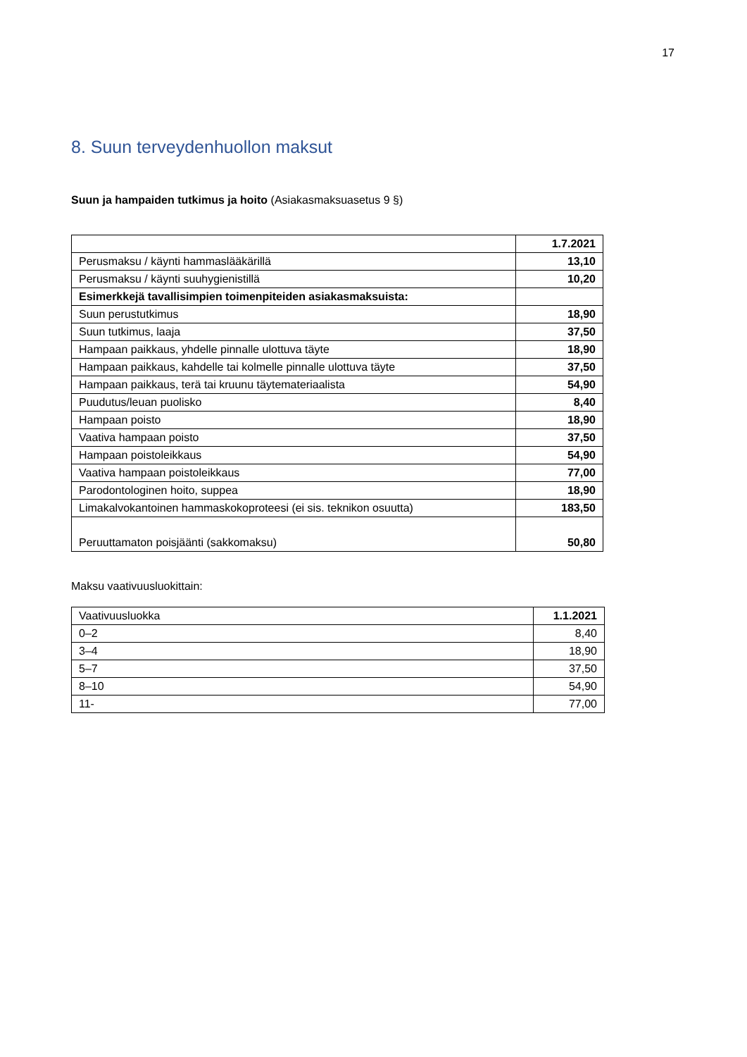17
8. Suun terveydenhuollon maksut
Suun ja hampaiden tutkimus ja hoito (Asiakasmaksuasetus 9 §)
| | 1.7.2021 |
| Perusmaksu / käynti hammaslääkärillä | 13,10 |
| Perusmaksu / käynti suuhygienistillä | 10,20 |
| Esimerkkejä tavallisimpien toimenpiteiden asiakasmaksuista: | |
| Suun perustutkimus | 18,90 |
| Suun tutkimus, laaja | 37,50 |
| Hampaan paikkaus, yhdelle pinnalle ulottuva täyte | 18,90 |
| Hampaan paikkaus, kahdelle tai kolmelle pinnalle ulottuva täyte | 37,50 |
| Hampaan paikkaus, terä tai kruunu täytemateriaalista | 54,90 |
| Puudutus/leuan puolisko | 8,40 |
| Hampaan poisto | 18,90 |
| Vaativa hampaan poisto | 37,50 |
| Hampaan poistoleikkaus | 54,90 |
| Vaativa hampaan poistoleikkaus | 77,00 |
| Parodontologinen hoito, suppea | 18,90 |
| Limakalvokantoinen hammaskokoproteesi (ei sis. teknikon osuutta) | 183,50 |
| Peruuttamaton poisjäänti (sakkomaksu) | 50,80 |
Maksu vaativuusluokittain:
| Vaativuusluokka | 1.1.2021 |
| 0–2 | 8,40 |
| 3–4 | 18,90 |
| 5–7 | 37,50 |
| 8–10 | 54,90 |
| 11- | 77,00 |